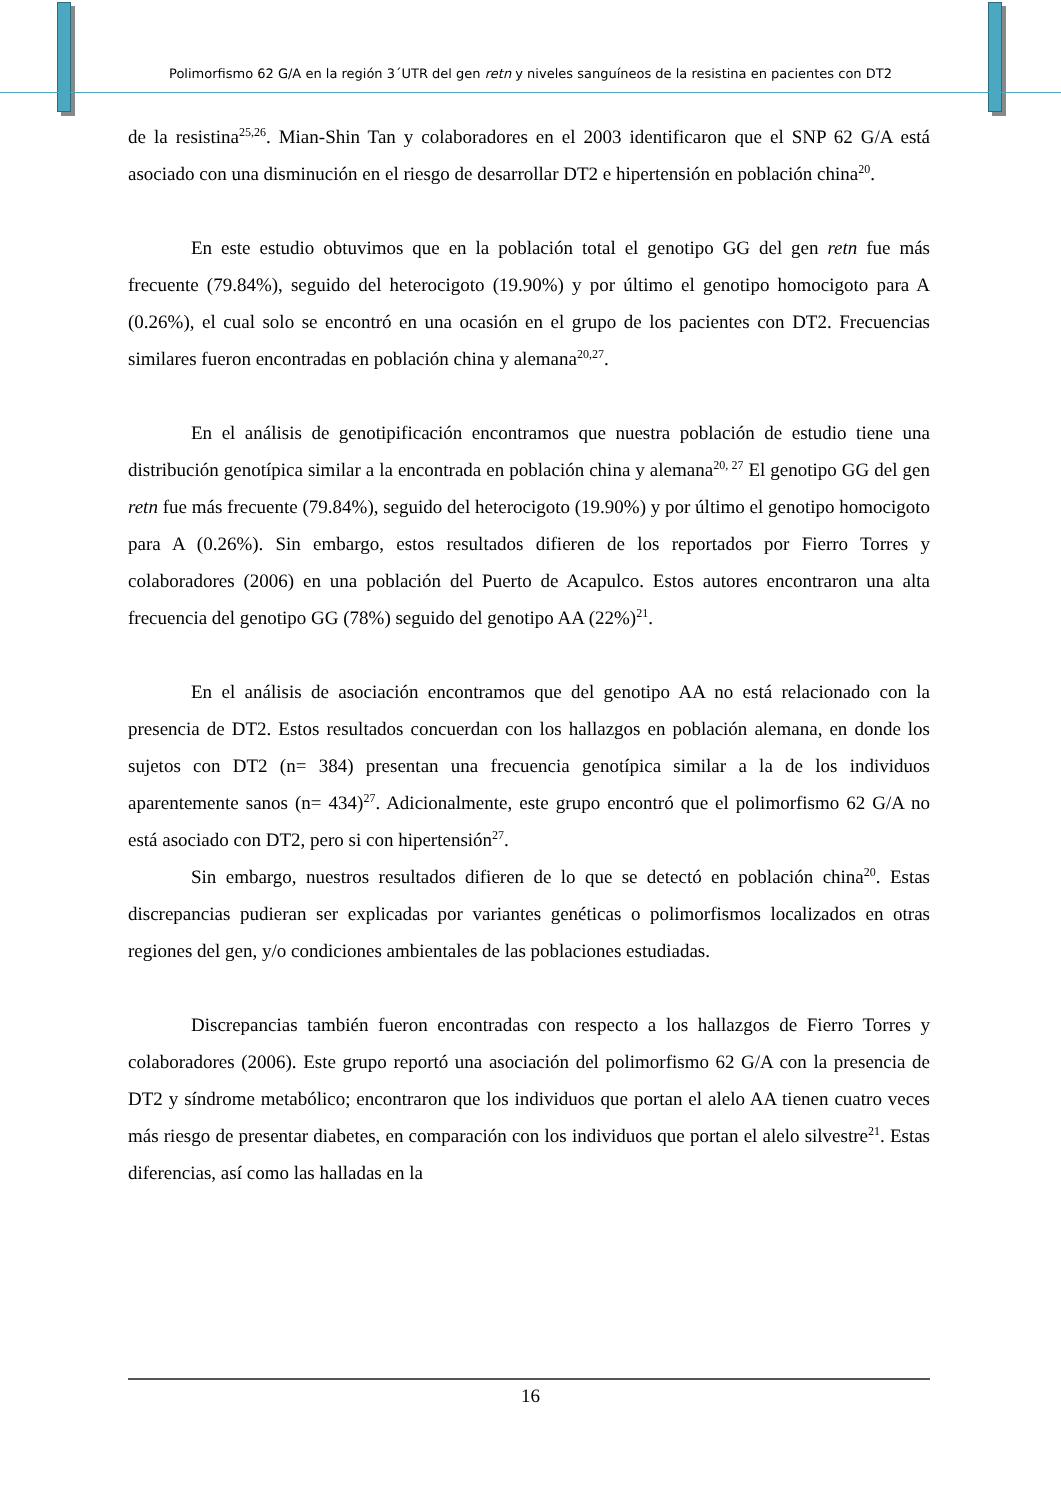Polimorfismo 62 G/A en la región 3´UTR del gen retn y niveles sanguíneos de la resistina en pacientes con DT2
de la resistina<sup>25,26</sup>. Mian-Shin Tan y colaboradores en el 2003 identificaron que el SNP 62 G/A está asociado con una disminución en el riesgo de desarrollar DT2 e hipertensión en población china<sup>20</sup>.
En este estudio obtuvimos que en la población total el genotipo GG del gen retn fue más frecuente (79.84%), seguido del heterocigoto (19.90%) y por último el genotipo homocigoto para A (0.26%), el cual solo se encontró en una ocasión en el grupo de los pacientes con DT2. Frecuencias similares fueron encontradas en población china y alemana<sup>20,27</sup>.
En el análisis de genotipificación encontramos que nuestra población de estudio tiene una distribución genotípica similar a la encontrada en población china y alemana<sup>20, 27</sup> El genotipo GG del gen retn fue más frecuente (79.84%), seguido del heterocigoto (19.90%) y por último el genotipo homocigoto para A (0.26%). Sin embargo, estos resultados difieren de los reportados por Fierro Torres y colaboradores (2006) en una población del Puerto de Acapulco. Estos autores encontraron una alta frecuencia del genotipo GG (78%) seguido del genotipo AA (22%)<sup>21</sup>.
En el análisis de asociación encontramos que del genotipo AA no está relacionado con la presencia de DT2. Estos resultados concuerdan con los hallazgos en población alemana, en donde los sujetos con DT2 (n= 384) presentan una frecuencia genotípica similar a la de los individuos aparentemente sanos (n= 434)<sup>27</sup>. Adicionalmente, este grupo encontró que el polimorfismo 62 G/A no está asociado con DT2, pero si con hipertensión<sup>27</sup>.
Sin embargo, nuestros resultados difieren de lo que se detectó en población china<sup>20</sup>. Estas discrepancias pudieran ser explicadas por variantes genéticas o polimorfismos localizados en otras regiones del gen, y/o condiciones ambientales de las poblaciones estudiadas.
Discrepancias también fueron encontradas con respecto a los hallazgos de Fierro Torres y colaboradores (2006). Este grupo reportó una asociación del polimorfismo 62 G/A con la presencia de DT2 y síndrome metabólico; encontraron que los individuos que portan el alelo AA tienen cuatro veces más riesgo de presentar diabetes, en comparación con los individuos que portan el alelo silvestre<sup>21</sup>. Estas diferencias, así como las halladas en la
16